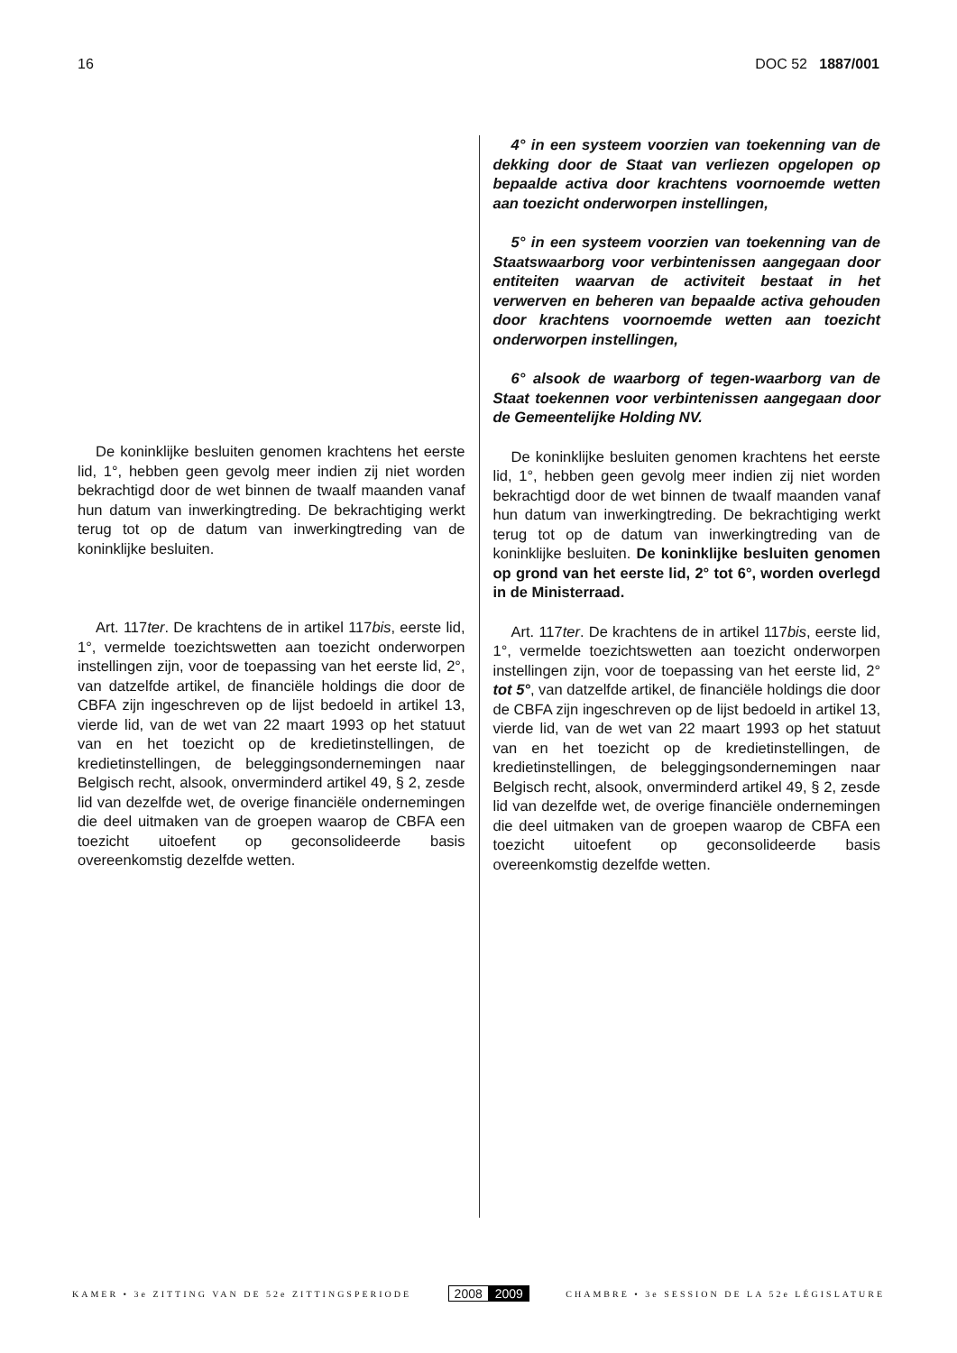16 DOC 52 1887/001
De koninklijke besluiten genomen krachtens het eerste lid, 1°, hebben geen gevolg meer indien zij niet worden bekrachtigd door de wet binnen de twaalf maanden vanaf hun datum van inwerkingtreding. De bekrachtiging werkt terug tot op de datum van inwerkingtreding van de koninklijke besluiten.
Art. 117ter. De krachtens de in artikel 117bis, eerste lid, 1°, vermelde toezichtswetten aan toezicht onderworpen instellingen zijn, voor de toepassing van het eerste lid, 2°, van datzelfde artikel, de financiële holdings die door de CBFA zijn ingeschreven op de lijst bedoeld in artikel 13, vierde lid, van de wet van 22 maart 1993 op het statuut van en het toezicht op de kredietinstellingen, de kredietinstellingen, de beleggingsondernemingen naar Belgisch recht, alsook, onverminderd artikel 49, § 2, zesde lid van dezelfde wet, de overige financiële ondernemingen die deel uitmaken van de groepen waarop de CBFA een toezicht uitoefent op geconsolideerde basis overeenkomstig dezelfde wetten.
4° in een systeem voorzien van toekenning van de dekking door de Staat van verliezen opgelopen op bepaalde activa door krachtens voornoemde wetten aan toezicht onderworpen instellingen,
5° in een systeem voorzien van toekenning van de Staatswaarborg voor verbintenissen aangegaan door entiteiten waarvan de activiteit bestaat in het verwerven en beheren van bepaalde activa gehouden door krachtens voornoemde wetten aan toezicht onderworpen instellingen,
6° alsook de waarborg of tegen-waarborg van de Staat toekennen voor verbintenissen aangegaan door de Gemeentelijke Holding NV.
De koninklijke besluiten genomen krachtens het eerste lid, 1°, hebben geen gevolg meer indien zij niet worden bekrachtigd door de wet binnen de twaalf maanden vanaf hun datum van inwerkingtreding. De bekrachtiging werkt terug tot op de datum van inwerkingtreding van de koninklijke besluiten. De koninklijke besluiten genomen op grond van het eerste lid, 2° tot 6°, worden overlegd in de Ministerraad.
Art. 117ter. De krachtens de in artikel 117bis, eerste lid, 1°, vermelde toezichtswetten aan toezicht onderworpen instellingen zijn, voor de toepassing van het eerste lid, 2° tot 5°, van datzelfde artikel, de financiële holdings die door de CBFA zijn ingeschreven op de lijst bedoeld in artikel 13, vierde lid, van de wet van 22 maart 1993 op het statuut van en het toezicht op de kredietinstellingen, de kredietinstellingen, de beleggingsondernemingen naar Belgisch recht, alsook, onverminderd artikel 49, § 2, zesde lid van dezelfde wet, de overige financiële ondernemingen die deel uitmaken van de groepen waarop de CBFA een toezicht uitoefent op geconsolideerde basis overeenkomstig dezelfde wetten.
KAMER • 3e ZITTING VAN DE 52e ZITTINGSPERIODE 2008 2009 CHAMBRE • 3e SESSION DE LA 52e LÉGISLATURE